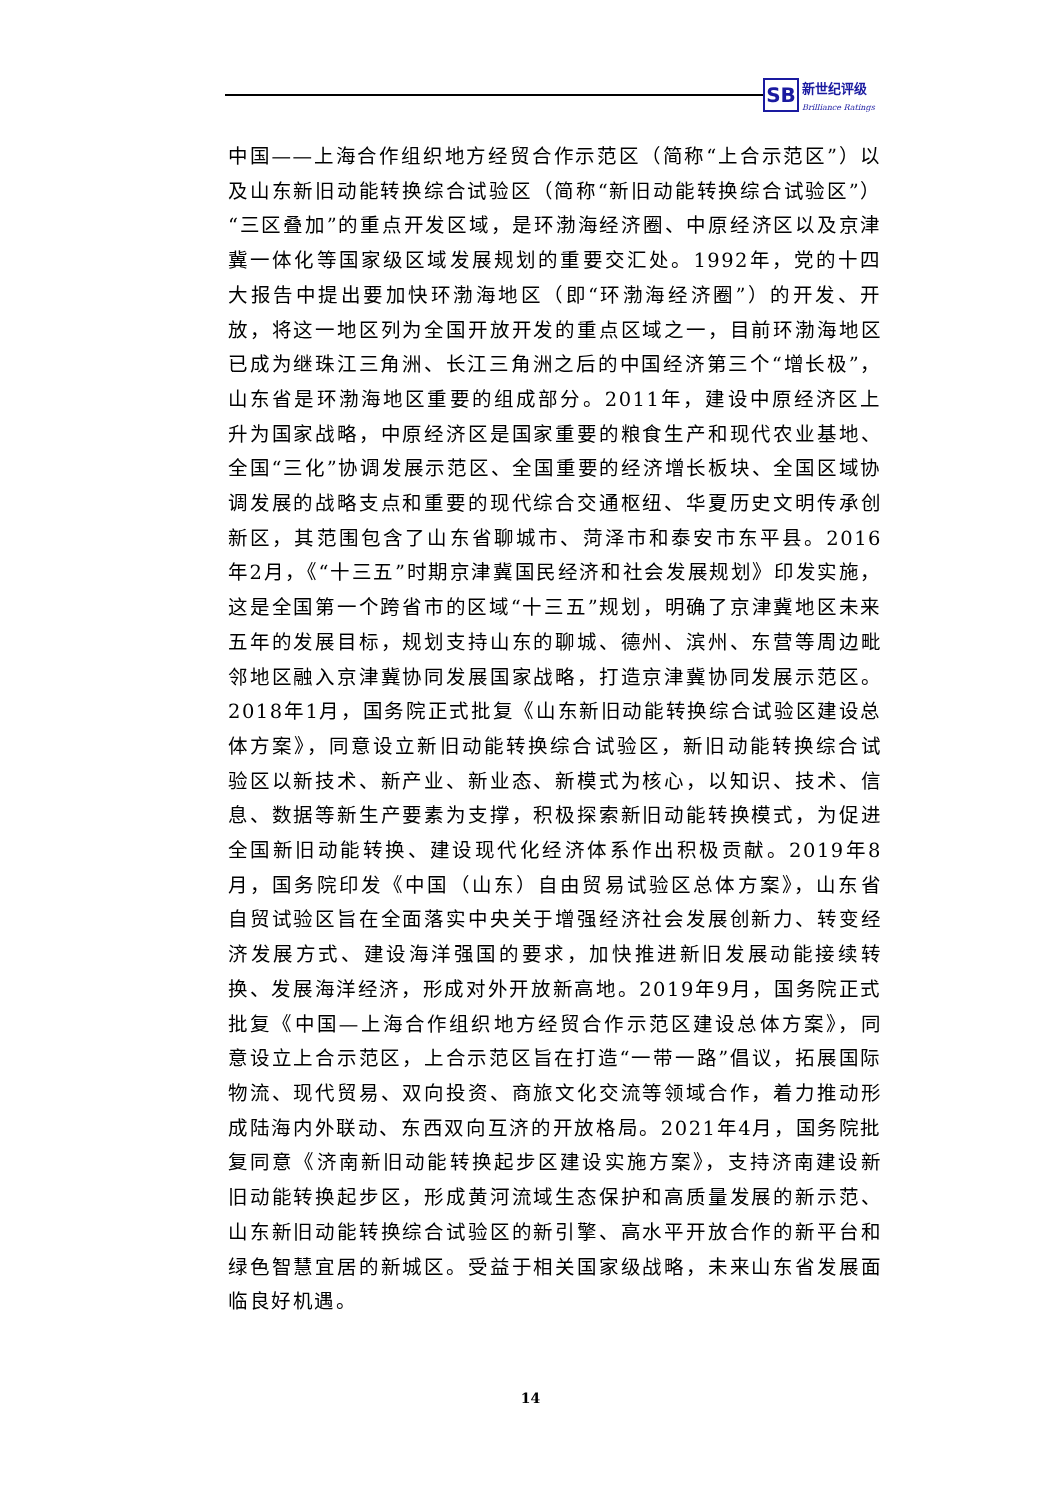SB
新世纪评级
Brilliance Ratings
中国——上海合作组织地方经贸合作示范区（简称“上合示范区”）以及山东新旧动能转换综合试验区（简称“新旧动能转换综合试验区”）“三区叠加”的重点开发区域，是环渤海经济圈、中原经济区以及京津冀一体化等国家级区域发展规划的重要交汇处。1992年，党的十四大报告中提出要加快环渤海地区（即“环渤海经济圈”）的开发、开放，将这一地区列为全国开放开发的重点区域之一，目前环渤海地区已成为继珠江三角洲、长江三角洲之后的中国经济第三个“增长极”，山东省是环渤海地区重要的组成部分。2011年，建设中原经济区上升为国家战略，中原经济区是国家重要的粮食生产和现代农业基地、全国“三化”协调发展示范区、全国重要的经济增长板块、全国区域协调发展的战略支点和重要的现代综合交通枢纽、华夏历史文明传承创新区，其范围包含了山东省聊城市、菏泽市和泰安市东平县。2016年2月，《“十三五”时期京津冀国民经济和社会发展规划》印发实施，这是全国第一个跨省市的区域“十三五”规划，明确了京津冀地区未来五年的发展目标，规划支持山东的聊城、德州、滨州、东营等周边毗邻地区融入京津冀协同发展国家战略，打造京津冀协同发展示范区。2018年1月，国务院正式批复《山东新旧动能转换综合试验区建设总体方案》，同意设立新旧动能转换综合试验区，新旧动能转换综合试验区以新技术、新产业、新业态、新模式为核心，以知识、技术、信息、数据等新生产要素为支撑，积极探索新旧动能转换模式，为促进全国新旧动能转换、建设现代化经济体系作出积极贡献。2019年8月，国务院印发《中国（山东）自由贸易试验区总体方案》，山东省自贸试验区旨在全面落实中央关于增强经济社会发展创新力、转变经济发展方式、建设海洋强国的要求，加快推进新旧发展动能接续转换、发展海洋经济，形成对外开放新高地。2019年9月，国务院正式批复《中国—上海合作组织地方经贸合作示范区建设总体方案》，同意设立上合示范区，上合示范区旨在打造“一带一路”倡议，拓展国际物流、现代贸易、双向投资、商旅文化交流等领域合作，着力推动形成陆海内外联动、东西双向互济的开放格局。2021年4月，国务院批复同意《济南新旧动能转换起步区建设实施方案》，支持济南建设新旧动能转换起步区，形成黄河流域生态保护和高质量发展的新示范、山东新旧动能转换综合试验区的新引擎、高水平开放合作的新平台和绿色智慧宜居的新城区。受益于相关国家级战略，未来山东省发展面临良好机遇。
14